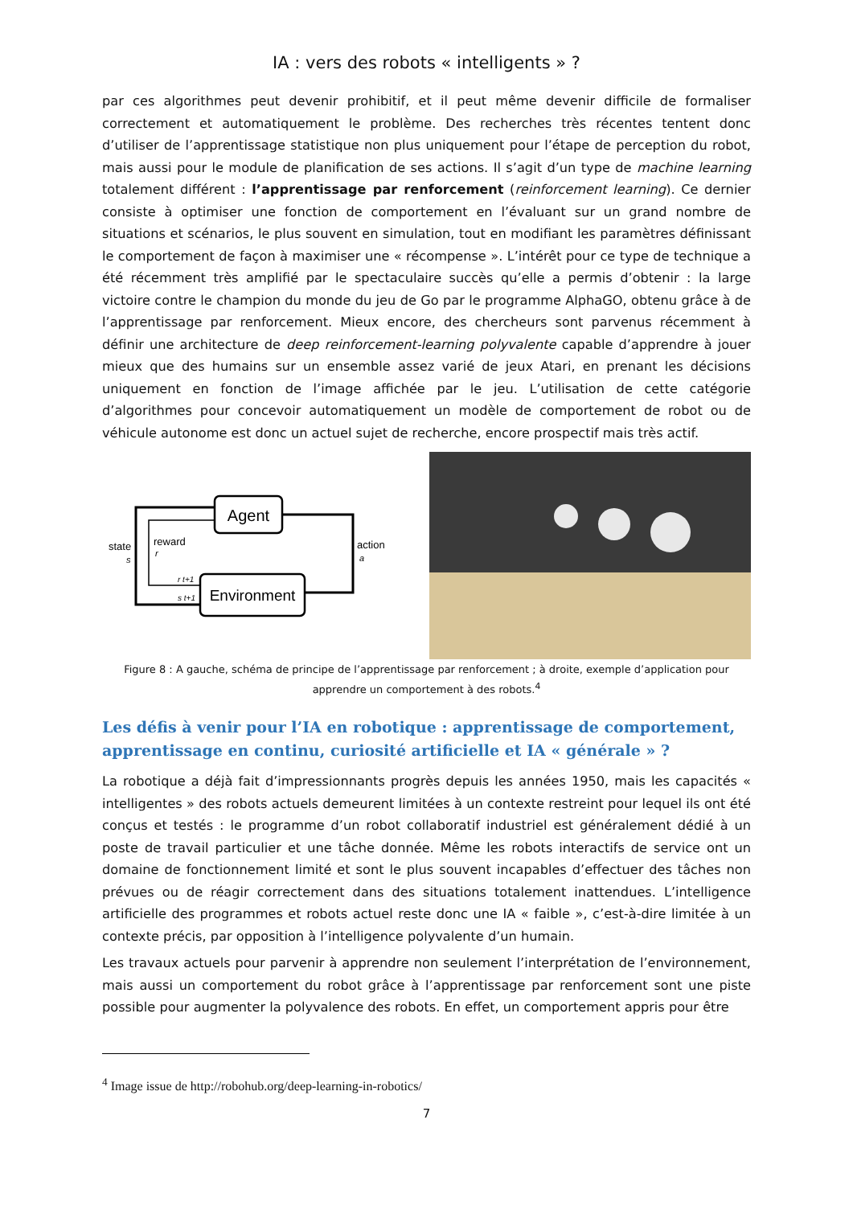IA : vers des robots « intelligents » ?
par ces algorithmes peut devenir prohibitif, et il peut même devenir difficile de formaliser correctement et automatiquement le problème. Des recherches très récentes tentent donc d’utiliser de l’apprentissage statistique non plus uniquement pour l’étape de perception du robot, mais aussi pour le module de planification de ses actions. Il s’agit d’un type de machine learning totalement différent : l’apprentissage par renforcement (reinforcement learning). Ce dernier consiste à optimiser une fonction de comportement en l’évaluant sur un grand nombre de situations et scénarios, le plus souvent en simulation, tout en modifiant les paramètres définissant le comportement de façon à maximiser une « récompense ». L’intérêt pour ce type de technique a été récemment très amplifié par le spectaculaire succès qu’elle a permis d’obtenir : la large victoire contre le champion du monde du jeu de Go par le programme AlphaGO, obtenu grâce à de l’apprentissage par renforcement. Mieux encore, des chercheurs sont parvenus récemment à définir une architecture de deep reinforcement-learning polyvalente capable d’apprendre à jouer mieux que des humains sur un ensemble assez varié de jeux Atari, en prenant les décisions uniquement en fonction de l’image affichée par le jeu. L’utilisation de cette catégorie d’algorithmes pour concevoir automatiquement un modèle de comportement de robot ou de véhicule autonome est donc un actuel sujet de recherche, encore prospectif mais très actif.
Agent
Environment
state
s
reward
r
action
a
r t+1
s t+1
Figure 8 : A gauche, schéma de principe de l’apprentissage par renforcement ; à droite, exemple d’application pour apprendre un comportement à des robots.<sup>4</sup>
Les défis à venir pour l’IA en robotique : apprentissage de comportement, apprentissage en continu, curiosité artificielle et IA « générale » ?
La robotique a déjà fait d’impressionnants progrès depuis les années 1950, mais les capacités « intelligentes » des robots actuels demeurent limitées à un contexte restreint pour lequel ils ont été conçus et testés : le programme d’un robot collaboratif industriel est généralement dédié à un poste de travail particulier et une tâche donnée. Même les robots interactifs de service ont un domaine de fonctionnement limité et sont le plus souvent incapables d’effectuer des tâches non prévues ou de réagir correctement dans des situations totalement inattendues. L’intelligence artificielle des programmes et robots actuel reste donc une IA « faible », c’est-à-dire limitée à un contexte précis, par opposition à l’intelligence polyvalente d’un humain.
Les travaux actuels pour parvenir à apprendre non seulement l’interprétation de l’environnement, mais aussi un comportement du robot grâce à l’apprentissage par renforcement sont une piste possible pour augmenter la polyvalence des robots. En effet, un comportement appris pour être
<sup>4</sup> Image issue de http://robohub.org/deep-learning-in-robotics/
7